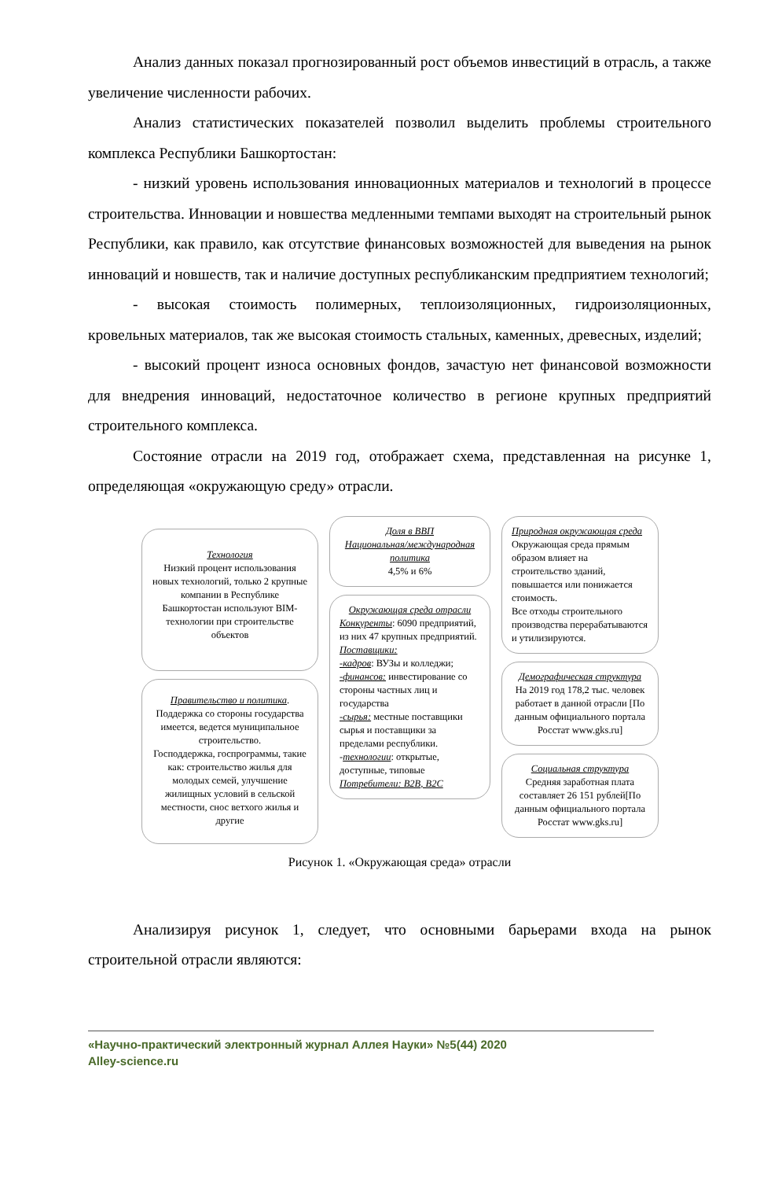Анализ данных показал прогнозированный рост объемов инвестиций в отрасль, а также увеличение численности рабочих.
Анализ статистических показателей позволил выделить проблемы строительного комплекса Республики Башкортостан:
- низкий уровень использования инновационных материалов и технологий в процессе строительства. Инновации и новшества медленными темпами выходят на строительный рынок Республики, как правило, как отсутствие финансовых возможностей для выведения на рынок инноваций и новшеств, так и наличие доступных республиканским предприятием технологий;
- высокая стоимость полимерных, теплоизоляционных, гидроизоляционных, кровельных материалов, так же высокая стоимость стальных, каменных, древесных, изделий;
- высокий процент износа основных фондов, зачастую нет финансовой возможности для внедрения инноваций, недостаточное количество в регионе крупных предприятий строительного комплекса.
Состояние отрасли на 2019 год, отображает схема, представленная на рисунке 1, определяющая «окружающую среду» отрасли.
Технология
Низкий процент использования новых технологий, только 2 крупные компании в Республике Башкортостан используют BIM-технологии при строительстве объектов
Правительство и политика.
Поддержка со стороны государства имеется, ведется муниципальное строительство.
Господдержка, госпрограммы, такие как: строительство жилья для молодых семей, улучшение жилищных условий в сельской местности, снос ветхого жилья и другие
Доля в ВВП
Национальная/международная политика
4,5% и 6%
Окружающая среда отрасли
Конкуренты: 6090 предприятий, из них 47 крупных предприятий.
Поставщики:
-кадров: ВУЗы и колледжи;
-финансов: инвестирование со стороны частных лиц и государства
-сырья: местные поставщики сырья и поставщики за пределами республики.
-технологии: открытые, доступные, типовые
Потребители: B2B, B2C
Природная окружающая среда
Окружающая среда прямым образом влияет на строительство зданий, повышается или понижается стоимость.
Все отходы строительного производства перерабатываются и утилизируются.
Демографическая структура
На 2019 год 178,2 тыс. человек работает в данной отрасли [По данным официального портала Росстат www.gks.ru]
Социальная структура
Средняя заработная плата составляет 26 151 рублей[По данным официального портала Росстат www.gks.ru]
Рисунок 1. «Окружающая среда» отрасли
Анализируя рисунок 1, следует, что основными барьерами входа на рынок строительной отрасли являются:
«Научно-практический электронный журнал Аллея Науки» №5(44) 2020
Alley-science.ru